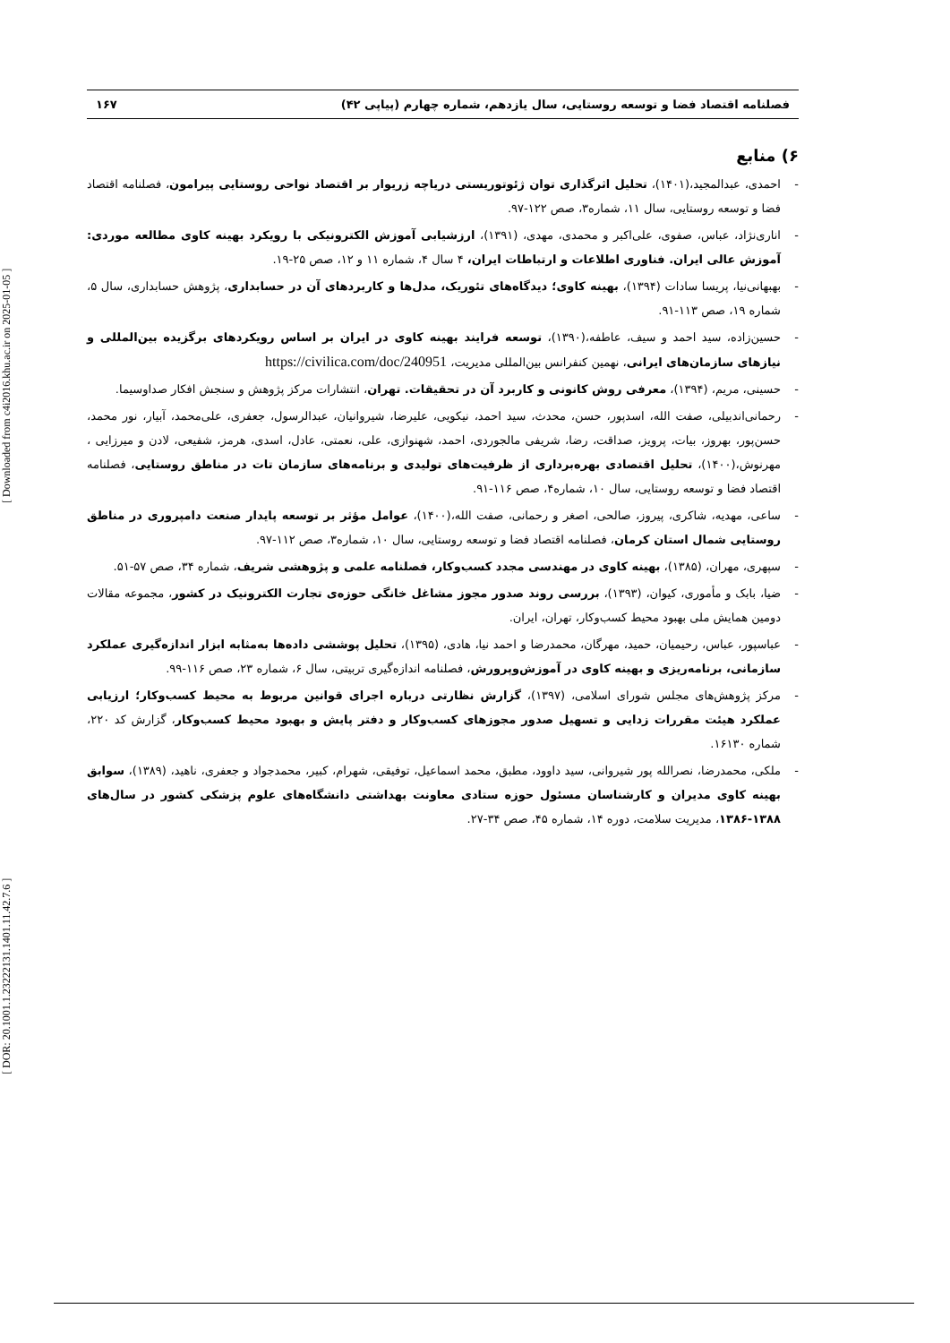[ DOR: 20.1001.1.23222131.1401.11.42.7.6 ] [ Downloaded from c4i2016.khu.ac.ir on 2025-01-05 ]
فصلنامه اقتصاد فضا و توسعه روستایی، سال یازدهم، شماره چهارم (پیاپی ۴۲) ۱۶۷
۶) منابع
- احمدی، عبدالمجید،(۱۴۰۱)، تحلیل اثرگذاری توان ژئوتوریستی دریاچه زریوار بر اقتصاد نواحی روستایی پیرامون، فصلنامه اقتصاد فضا و توسعه روستایی، سال ۱۱، شماره۳، صص ۱۲۲-۹۷.
- اناری‌نژاد، عباس، صفوی، علی‌اکبر و محمدی، مهدی، (۱۳۹۱)، ارزشیابی آموزش الکترونیکی با رویکرد بهینه کاوی مطالعه موردی: آموزش عالی ایران. فناوری اطلاعات و ارتباطات ایران، ۴ سال ۴، شماره ۱۱ و ۱۲، صص ۲۵-۱۹.
- بهبهانی‌نیا، پریسا سادات (۱۳۹۴)، بهینه کاوی؛ دیدگاه‌های تئوریک، مدل‌ها و کاربردهای آن در حسابداری، پژوهش حسابداری، سال ۵، شماره ۱۹، صص ۱۱۳-۹۱.
- حسین‌زاده، سید احمد و سیف، عاطفه،(۱۳۹۰)، توسعه فرایند بهینه کاوی در ایران بر اساس رویکردهای برگزیده بین‌المللی و نیازهای سازمان‌های ایرانی، نهمین کنفرانس بین‌المللی مدیریت، https://civilica.com/doc/240951
- حسینی، مریم، (۱۳۹۴)، معرفی روش کانونی و کاربرد آن در تحقیقات. تهران، انتشارات مرکز پژوهش و سنجش افکار صداوسیما.
- رحمانی‌اندبیلی، صفت الله، اسدپور، حسن، محدث، سید احمد، نیکویی، علیرضا، شیروانیان، عبدالرسول، جعفری، علی‌محمد، آبیار، نور محمد، حسن‌پور، بهروز، بیات، پرویز، صداقت، رضا، شریفی مالجوردی، احمد، شهنوازی، علی، نعمتی، عادل، اسدی، هرمز، شفیعی، لادن و میرزایی ، مهرنوش،(۱۴۰۰)، تحلیل اقتصادی بهره‌برداری از ظرفیت‌های تولیدی و برنامه‌های سازمان تات در مناطق روستایی، فصلنامه اقتصاد فضا و توسعه روستایی، سال ۱۰، شماره۴، صص ۱۱۶-۹۱.
- ساعی، مهدیه، شاکری، پیروز، صالحی، اصغر و رحمانی، صفت الله،(۱۴۰۰)، عوامل مؤثر بر توسعه پایدار صنعت دامپروری در مناطق روستایی شمال استان کرمان، فصلنامه اقتصاد فضا و توسعه روستایی، سال ۱۰، شماره۳، صص ۱۱۲-۹۷.
- سپهری، مهران، (۱۳۸۵)، بهینه کاوی در مهندسی مجدد کسب‌وکار، فصلنامه علمی و پژوهشی شریف، شماره ۳۴، صص ۵۷-۵۱.
- ضیا، بابک و مأموری، کیوان، (۱۳۹۳)، بررسی روند صدور مجوز مشاغل خانگی حوزه‌ی تجارت الکترونیک در کشور، مجموعه مقالات دومین همایش ملی بهبود محیط کسب‌وکار، تهران، ایران.
- عباسپور، عباس، رحیمیان، حمید، مهرگان، محمدرضا و احمد نیا، هادی، (۱۳۹۵)، تحلیل پوششی داده‌ها به‌مثابه ابزار اندازه‌گیری عملکرد سازمانی، برنامه‌ریزی و بهینه کاوی در آموزش‌وپرورش، فصلنامه اندازه‌گیری تربیتی، سال ۶، شماره ۲۳، صص ۱۱۶-۹۹.
- مرکز پژوهش‌های مجلس شورای اسلامی، (۱۳۹۷)، گزارش نظارتی درباره اجرای قوانین مربوط به محیط کسب‌وکار؛ ارزیابی عملکرد هیئت مقررات زدایی و تسهیل صدور مجوزهای کسب‌وکار و دفتر پایش و بهبود محیط کسب‌وکار، گزارش کد ۲۲۰، شماره ۱۶۱۳۰.
- ملکی، محمدرضا، نصرالله پور شیروانی، سید داوود، مطبق، محمد اسماعیل، توفیقی، شهرام، کبیر، محمدجواد و جعفری، ناهید، (۱۳۸۹)، سوابق بهینه کاوی مدیران و کارشناسان مسئول حوزه ستادی معاونت بهداشتی دانشگاه‌های علوم پزشکی کشور در سال‌های ۱۳۸۸-۱۳۸۶، مدیریت سلامت، دوره ۱۴، شماره ۴۵، صص ۳۴-۲۷.